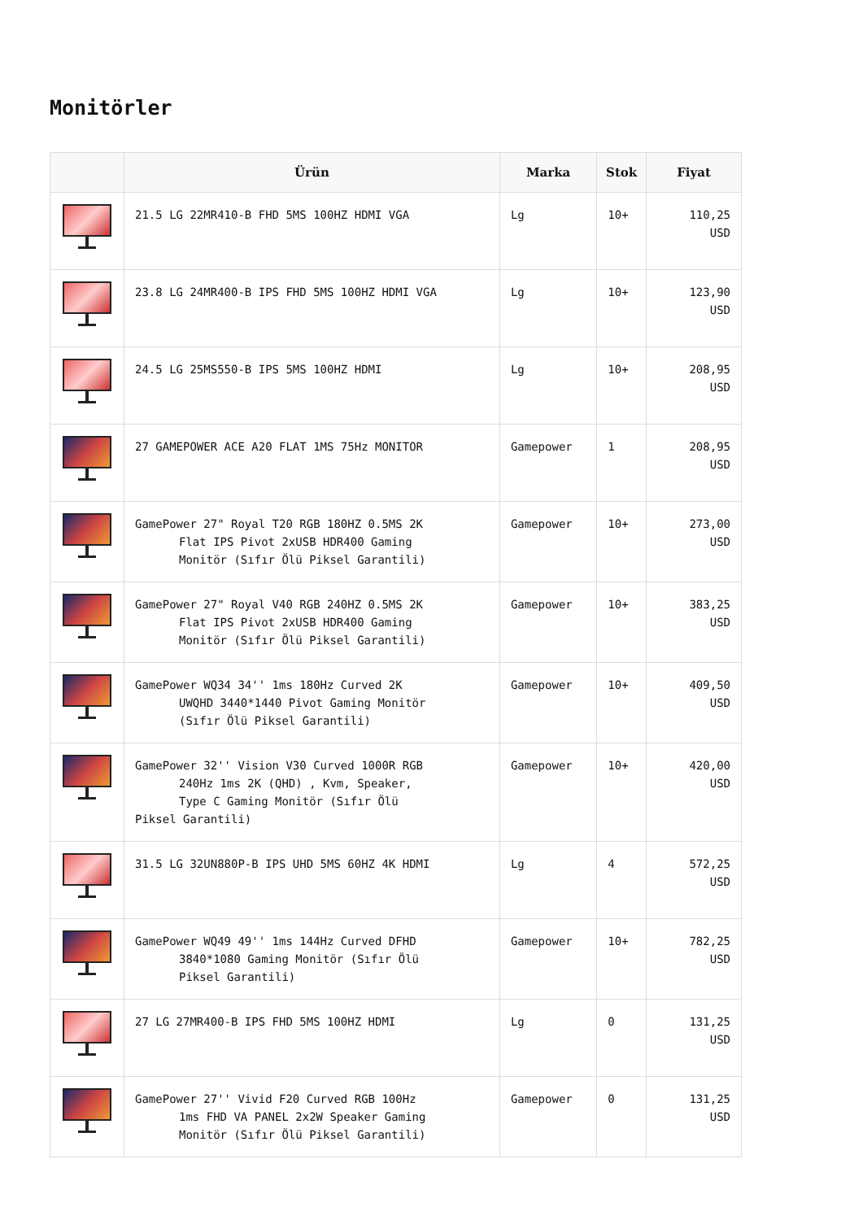Monitörler
| | Ürün | Marka | Stok | Fiyat |
| --- | --- | --- | --- | --- |
| | 21.5 LG 22MR410-B FHD 5MS 100HZ HDMI VGA | Lg | 10+ | 110,25 USD |
| | 23.8 LG 24MR400-B IPS FHD 5MS 100HZ HDMI VGA | Lg | 10+ | 123,90 USD |
| | 24.5 LG 25MS550-B IPS 5MS 100HZ HDMI | Lg | 10+ | 208,95 USD |
| | 27 GAMEPOWER ACE A20 FLAT 1MS 75Hz MONITOR | Gamepower | 1 | 208,95 USD |
| | GamePower 27" Royal T20 RGB 180HZ 0.5MS 2K Flat IPS Pivot 2xUSB HDR400 Gaming Monitör (Sıfır Ölü Piksel Garantili) | Gamepower | 10+ | 273,00 USD |
| | GamePower 27" Royal V40 RGB 240HZ 0.5MS 2K Flat IPS Pivot 2xUSB HDR400 Gaming Monitör (Sıfır Ölü Piksel Garantili) | Gamepower | 10+ | 383,25 USD |
| | GamePower WQ34 34'' 1ms 180Hz Curved 2K UWQHD 3440*1440 Pivot Gaming Monitör (Sıfır Ölü Piksel Garantili) | Gamepower | 10+ | 409,50 USD |
| | GamePower 32'' Vision V30 Curved 1000R RGB 240Hz 1ms 2K (QHD) , Kvm, Speaker, Type C Gaming Monitör (Sıfır Ölü Piksel Garantili) | Gamepower | 10+ | 420,00 USD |
| | 31.5 LG 32UN880P-B IPS UHD 5MS 60HZ 4K HDMI | Lg | 4 | 572,25 USD |
| | GamePower WQ49 49'' 1ms 144Hz Curved DFHD 3840*1080 Gaming Monitör (Sıfır Ölü Piksel Garantili) | Gamepower | 10+ | 782,25 USD |
| | 27 LG 27MR400-B IPS FHD 5MS 100HZ HDMI | Lg | 0 | 131,25 USD |
| | GamePower 27'' Vivid F20 Curved RGB 100Hz 1ms FHD VA PANEL 2x2W Speaker Gaming Monitör (Sıfır Ölü Piksel Garantili) | Gamepower | 0 | 131,25 USD |